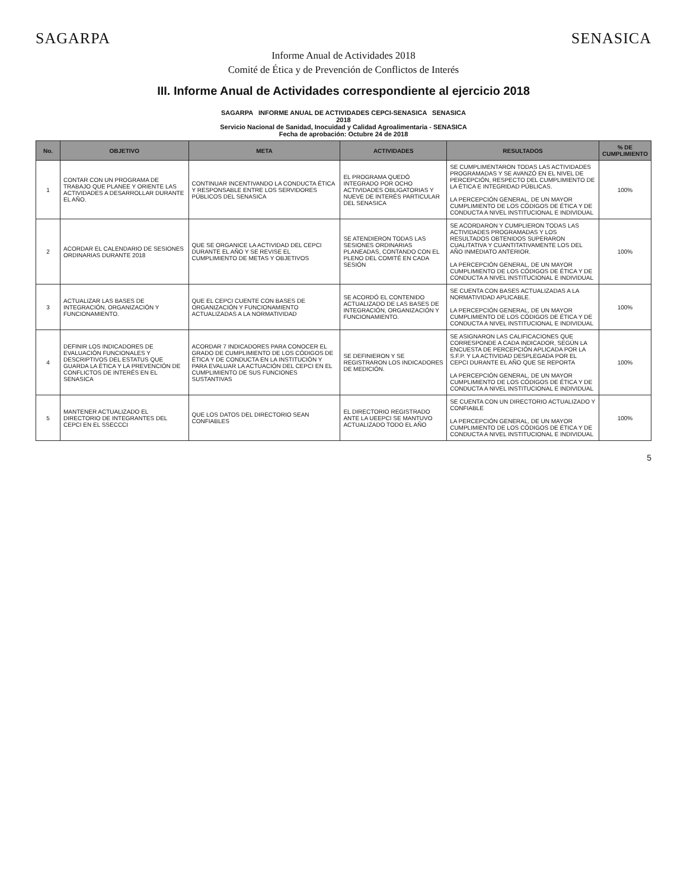SAGARPA SENASICA
Informe Anual de Actividades 2018
Comité de Ética y de Prevención de Conflictos de Interés
III. Informe Anual de Actividades correspondiente al ejercicio 2018
| SAGARPA INFORME ANUAL DE ACTIVIDADES CEPCI-SENASICA SENASICA 2018 Servicio Nacional de Sanidad, Inocuidad y Calidad Agroalimentaria - SENASICA Fecha de aprobación: Octubre 24 de 2018 | | | | | |
| No. | OBJETIVO | META | ACTIVIDADES | RESULTADOS | % DE CUMPLIMIENTO |
| 1 | CONTAR CON UN PROGRAMA DE TRABAJO QUE PLANEE Y ORIENTE LAS ACTIVIDADES A DESARROLLAR DURANTE EL AÑO. | CONTINUAR INCENTIVANDO LA CONDUCTA ÉTICA Y RESPONSABLE ENTRE LOS SERVIDORES PÚBLICOS DEL SENASICA | EL PROGRAMA QUEDÓ INTEGRADO POR OCHO ACTIVIDADES OBLIGATORIAS Y NUEVE DE INTERÉS PARTICULAR DEL SENASICA | SE CUMPLIMENTARON TODAS LAS ACTIVIDADES PROGRAMADAS Y SE AVANZÓ EN EL NIVEL DE PERCEPCIÓN, RESPECTO DEL CUMPLIMIENTO DE LA ÉTICA E INTEGRIDAD PÚBLICAS. LA PERCEPCIÓN GENERAL, DE UN MAYOR CUMPLIMIENTO DE LOS CÓDIGOS DE ÉTICA Y DE CONDUCTA A NIVEL INSTITUCIONAL E INDIVIDUAL | 100% |
| 2 | ACORDAR EL CALENDARIO DE SESIONES ORDINARIAS DURANTE 2018 | QUE SE ORGANICE LA ACTIVIDAD DEL CEPCI DURANTE EL AÑO Y SE REVISE EL CUMPLIMIENTO DE METAS Y OBJETIVOS | SE ATENDIERON TODAS LAS SESIONES ORDINARIAS PLANEADAS, CONTANDO CON EL PLENO DEL COMITÉ EN CADA SESIÓN | SE ACORDARON Y CUMPLIERON TODAS LAS ACTIVIDADES PROGRAMADAS Y LOS RESULTADOS OBTENIDOS SUPERARON CUALITATIVA Y CUANTITATIVAMENTE LOS DEL AÑO INMEDIATO ANTERIOR. LA PERCEPCIÓN GENERAL, DE UN MAYOR CUMPLIMIENTO DE LOS CÓDIGOS DE ÉTICA Y DE CONDUCTA A NIVEL INSTITUCIONAL E INDIVIDUAL | 100% |
| 3 | ACTUALIZAR LAS BASES DE INTEGRACIÓN, ORGANIZACIÓN Y FUNCIONAMIENTO. | QUE EL CEPCI CUENTE CON BASES DE ORGANIZACIÓN Y FUNCIONAMIENTO ACTUALIZADAS A LA NORMATIVIDAD | SE ACORDÓ EL CONTENIDO ACTUALIZADO DE LAS BASES DE INTEGRACIÓN, ORGANIZACIÓN Y FUNCIONAMIENTO. | SE CUENTA CON BASES ACTUALIZADAS A LA NORMATIVIDAD APLICABLE. LA PERCEPCIÓN GENERAL, DE UN MAYOR CUMPLIMIENTO DE LOS CÓDIGOS DE ÉTICA Y DE CONDUCTA A NIVEL INSTITUCIONAL E INDIVIDUAL | 100% |
| 4 | DEFINIR LOS INDICADORES DE EVALUACIÓN FUNCIONALES Y DESCRIPTIVOS DEL ESTATUS QUE GUARDA LA ÉTICA Y LA PREVENCIÓN DE CONFLICTOS DE INTERÉS EN EL SENASICA | ACORDAR 7 INDICADORES PARA CONOCER EL GRADO DE CUMPLIMIENTO DE LOS CÓDIGOS DE ÉTICA Y DE CONDUCTA EN LA INSTITUCIÓN Y PARA EVALUAR LA ACTUACIÓN DEL CEPCI EN EL CUMPLIMIENTO DE SUS FUNCIONES SUSTANTIVAS | SE DEFINIERON Y SE REGISTRARON LOS INDICADORES DE MEDICIÓN. | SE ASIGNARON LAS CALIFICACIONES QUE CORRESPONDE A CADA INDICADOR, SEGÚN LA ENCUESTA DE PERCEPCIÓN APLICADA POR LA S.F.P. Y LA ACTIVIDAD DESPLEGADA POR EL CEPCI DURANTE EL AÑO QUE SE REPORTA LA PERCEPCIÓN GENERAL, DE UN MAYOR CUMPLIMIENTO DE LOS CÓDIGOS DE ÉTICA Y DE CONDUCTA A NIVEL INSTITUCIONAL E INDIVIDUAL | 100% |
| 5 | MANTENER ACTUALIZADO EL DIRECTORIO DE INTEGRANTES DEL CEPCI EN EL SSECCCI | QUE LOS DATOS DEL DIRECTORIO SEAN CONFIABLES | EL DIRECTORIO REGISTRADO ANTE LA UEEPCI SE MANTUVO ACTUALIZADO TODO EL AÑO | SE CUENTA CON UN DIRECTORIO ACTUALIZADO Y CONFIABLE LA PERCEPCIÓN GENERAL, DE UN MAYOR CUMPLIMIENTO DE LOS CÓDIGOS DE ÉTICA Y DE CONDUCTA A NIVEL INSTITUCIONAL E INDIVIDUAL | 100% |
5